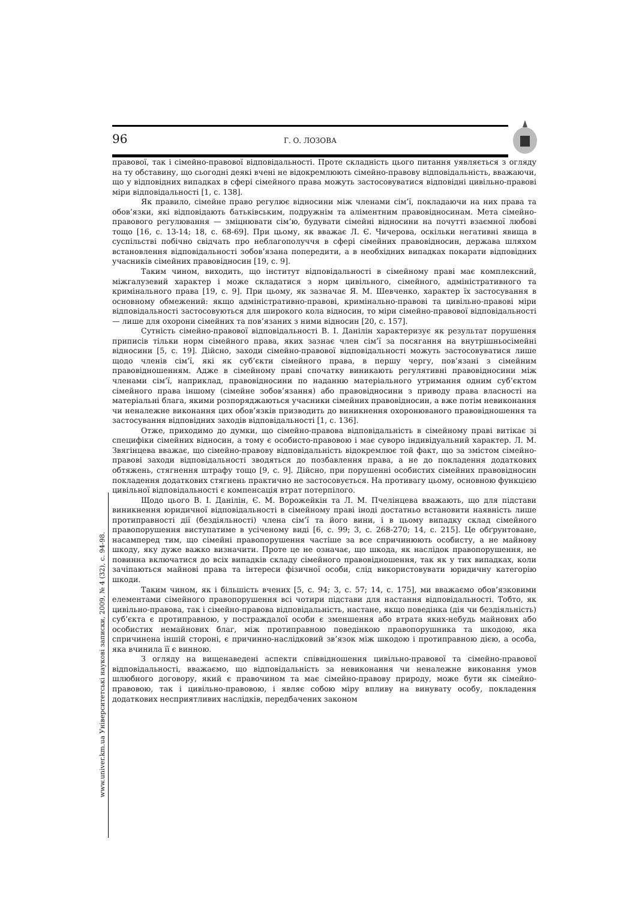96 Г. О. ЛОЗОВА
www.univer.km.ua Університетські наукові записки, 2009, № 4 (32), с. 94-98.
правової, так і сімейно-правової відповідальності. Проте складність цього питання уявляється з огляду на ту обставину, що сьогодні деякі вчені не відокремлюють сімейно-правову відповідальність, вважаючи, що у відповідних випадках в сфері сімейного права можуть застосовуватися відповідні цивільно-правові міри відповідальності [1, с. 138].
Як правило, сімейне право регулює відносини між членами сім’ї, покладаючи на них права та обов’язки, які відповідають батьківським, подружнім та аліментним правовідносинам. Мета сімейно-правового регулювання — зміцнювати сім’ю, будувати сімейні відносини на почутті взаємної любові тощо [16, с. 13-14; 18, с. 68-69]. При цьому, як вважає Л. Є. Чичерова, оскільки негативні явища в суспільстві побічно свідчать про неблагополуччя в сфері сімейних правовідносин, держава шляхом встановлення відповідальності зобов’язана попередити, а в необхідних випадках покарати відповідних учасників сімейних правовідносин [19, с. 9].
Таким чином, виходить, що інститут відповідальності в сімейному праві має комплексний, міжгалузевий характер і може складатися з норм цивільного, сімейного, адміністративного та кримінального права [19, с. 9]. При цьому, як зазначає Я. М. Шевченко, характер їх застосування в основному обмежений: якщо адміністративно-правові, кримінально-правові та цивільно-правові міри відповідальності застосовуються для широкого кола відносин, то міри сімейно-правової відповідальності — лише для охорони сімейних та пов’язаних з ними відносин [20, с. 157].
Сутність сімейно-правової відповідальності В. І. Данілін характеризує як результат порушення приписів тільки норм сімейного права, яких зазнає член сім’ї за посягання на внутрішньосімейні відносини [5, с. 19]. Дійсно, заходи сімейно-правової відповідальності можуть застосовуватися лише щодо членів сім’ї, які як суб’єкти сімейного права, в першу чергу, пов’язані з сімейним правовідношенням. Адже в сімейному праві спочатку виникають регулятивні правовідносини між членами сім’ї, наприклад, правовідносини по наданню матеріального утримання одним суб’єктом сімейного права іншому (сімейне зобов’язання) або правовідносини з приводу права власності на матеріальні блага, якими розпоряджаються учасники сімейних правовідносин, а вже потім невиконання чи неналежне виконання цих обов’язків призводить до виникнення охоронюваного правовідношення та застосування відповідних заходів відповідальності [1, с. 136].
Отже, приходимо до думки, що сімейно-правова відповідальність в сімейному праві витікає зі специфіки сімейних відносин, а тому є особисто-правовою і має суворо індивідуальний характер. Л. М. Звягінцева вважає, що сімейно-правову відповідальність відокремлює той факт, що за змістом сімейно-правові заходи відповідальності зводяться до позбавлення права, а не до покладення додаткових обтяжень, стягнення штрафу тощо [9, с. 9]. Дійсно, при порушенні особистих сімейних правовідносин покладення додаткових стягнень практично не застосовується. На противагу цьому, основною функцією цивільної відповідальності є компенсація втрат потерпілого.
Щодо цього В. І. Данілін, Є. М. Ворожейкін та Л. М. Пчелінцева вважають, що для підстави виникнення юридичної відповідальності в сімейному праві іноді достатньо встановити наявність лише протиправності дії (бездіяльності) члена сім’ї та його вини, і в цьому випадку склад сімейного правопорушення виступатиме в усіченому виді [6, с. 99; 3, с. 268-270; 14, с. 215]. Це обґрунтоване, насамперед тим, що сімейні правопорушення частіше за все спричинюють особисту, а не майнову шкоду, яку дуже важко визначити. Проте це не означає, що шкода, як наслідок правопорушення, не повинна включатися до всіх випадків складу сімейного правовідношення, так як у тих випадках, коли зачіпаються майнові права та інтереси фізичної особи, слід використовувати юридичну категорію шкоди.
Таким чином, як і більшість вчених [5, с. 94; 3, с. 57; 14, с. 175], ми вважаємо обов’язковими елементами сімейного правопорушення всі чотири підстави для настання відповідальності. Тобто, як цивільно-правова, так і сімейно-правова відповідальність, настане, якщо поведінка (дія чи бездіяльність) суб’єкта є протиправною, у постраждалої особи є зменшення або втрата яких-небудь майнових або особистих немайнових благ, між протиправною поведінкою правопорушника та шкодою, яка спричинена іншій стороні, є причинно-наслідковий зв’язок між шкодою і протиправною дією, а особа, яка вчинила її є винною.
З огляду на вищенаведені аспекти співвідношення цивільно-правової та сімейно-правової відповідальності, вважаємо, що відповідальність за невиконання чи неналежне виконання умов шлюбного договору, який є правочином та має сімейно-правову природу, може бути як сімейно-правовою, так і цивільно-правовою, і являє собою міру впливу на винувату особу, покладення додаткових несприятливих наслідків, передбачених законом